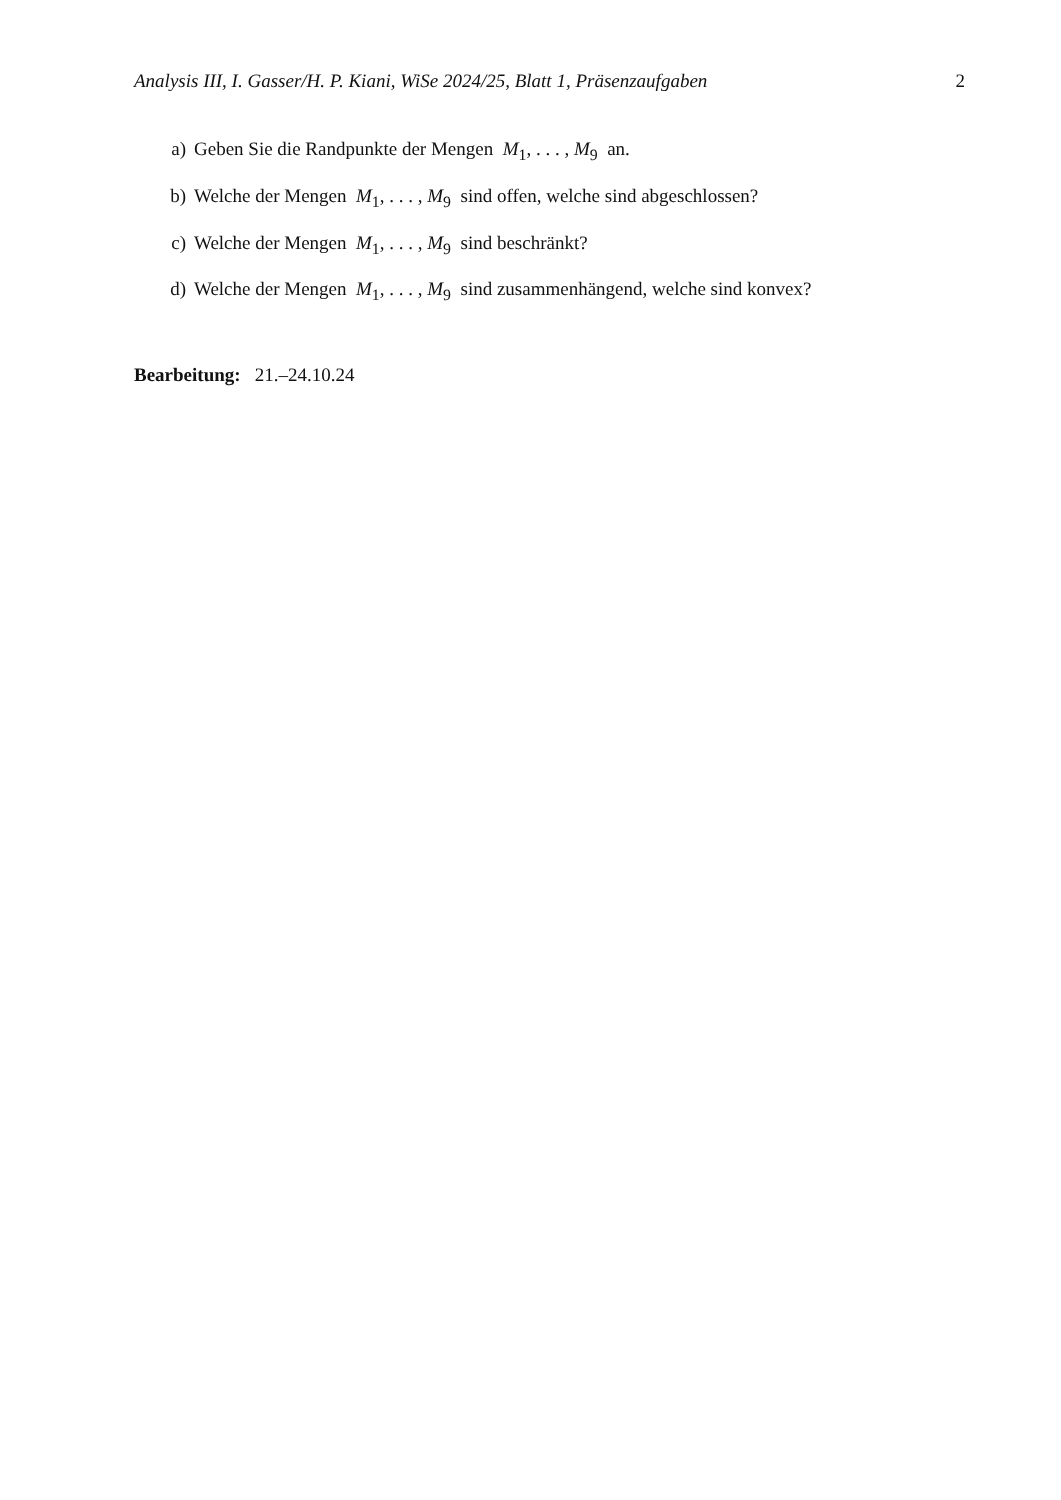Analysis III, I. Gasser/H. P. Kiani, WiSe 2024/25, Blatt 1, Präsenzaufgaben 2
a) Geben Sie die Randpunkte der Mengen M<sub>1</sub>, . . . , M<sub>9</sub> an.
b) Welche der Mengen M<sub>1</sub>, . . . , M<sub>9</sub> sind offen, welche sind abgeschlossen?
c) Welche der Mengen M<sub>1</sub>, . . . , M<sub>9</sub> sind beschränkt?
d) Welche der Mengen M<sub>1</sub>, . . . , M<sub>9</sub> sind zusammenhängend, welche sind konvex?
Bearbeitung: 21.–24.10.24